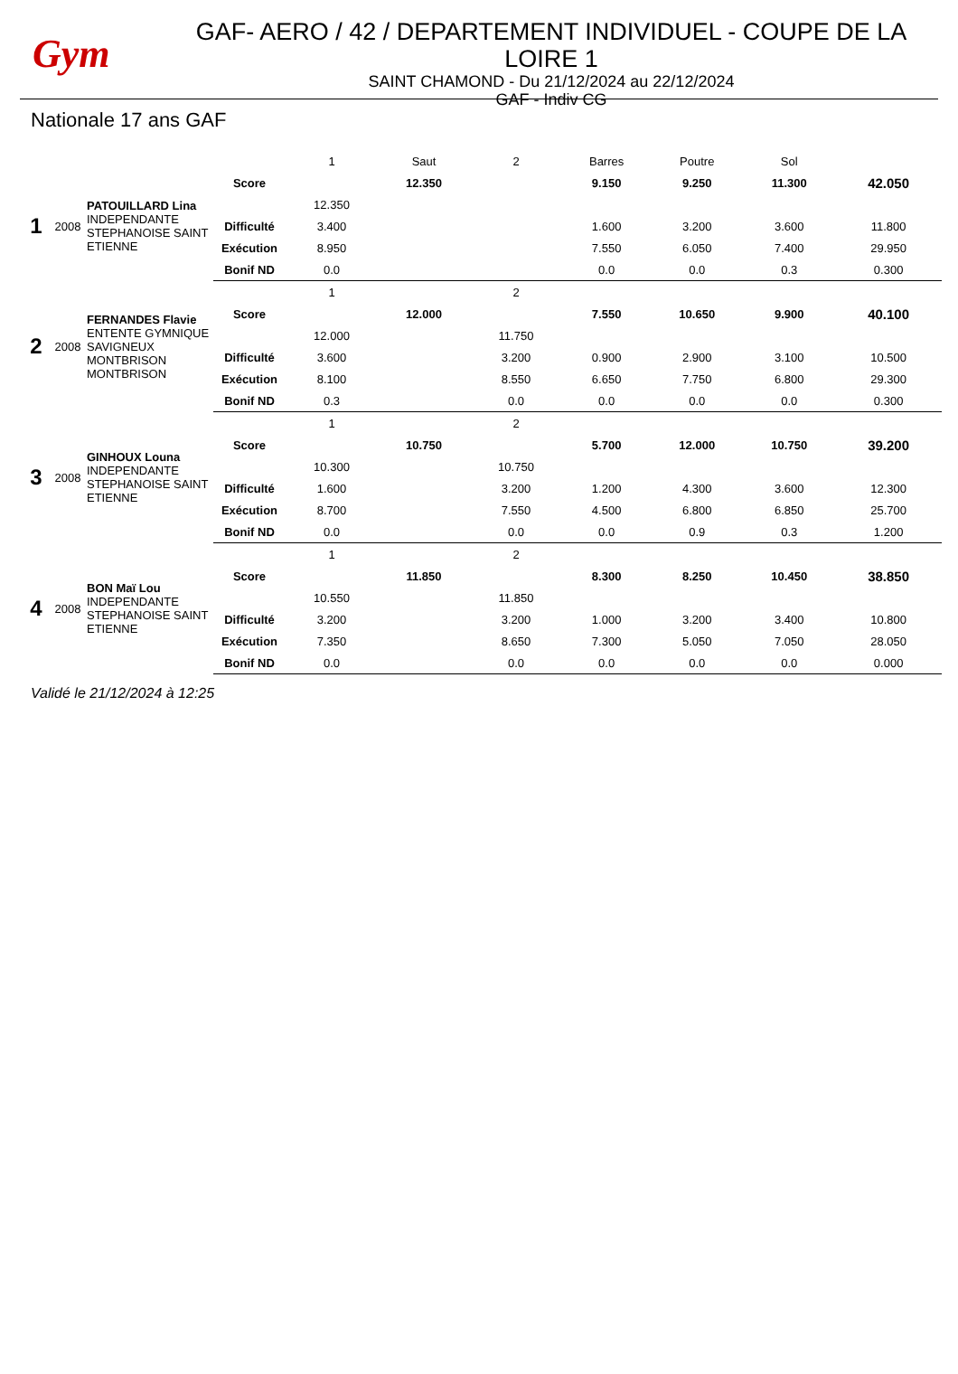Gym
GAF- AERO / 42 / DEPARTEMENT INDIVIDUEL - COUPE DE LA LOIRE 1
SAINT CHAMOND - Du 21/12/2024 au 22/12/2024
GAF - Indiv CG
Nationale 17 ans GAF
| | | | | 1 | Saut | 2 | Barres | Poutre | Sol | |
| 1 | 2008 | PATOUILLARD Lina INDEPENDANTE STEPHANOISE SAINT ETIENNE | Score | | 12.350 | | 9.150 | 9.250 | 11.300 | 42.050 |
| | | | | 12.350 | | | | | | |
| | | | Difficulté | 3.400 | | | 1.600 | 3.200 | 3.600 | 11.800 |
| | | | Exécution | 8.950 | | | 7.550 | 6.050 | 7.400 | 29.950 |
| | | | Bonif ND | 0.0 | | | 0.0 | 0.0 | 0.3 | 0.300 |
| 2 | 2008 | FERNANDES Flavie ENTENTE GYMNIQUE SAVIGNEUX MONTBRISON MONTBRISON | | 1 | | 2 | | | | |
| | | | Score | | 12.000 | | 7.550 | 10.650 | 9.900 | 40.100 |
| | | | | 12.000 | | 11.750 | | | | |
| | | | Difficulté | 3.600 | | 3.200 | 0.900 | 2.900 | 3.100 | 10.500 |
| | | | Exécution | 8.100 | | 8.550 | 6.650 | 7.750 | 6.800 | 29.300 |
| | | | Bonif ND | 0.3 | | 0.0 | 0.0 | 0.0 | 0.0 | 0.300 |
| 3 | 2008 | GINHOUX Louna INDEPENDANTE STEPHANOISE SAINT ETIENNE | | 1 | | 2 | | | | |
| | | | Score | | 10.750 | | 5.700 | 12.000 | 10.750 | 39.200 |
| | | | | 10.300 | | 10.750 | | | | |
| | | | Difficulté | 1.600 | | 3.200 | 1.200 | 4.300 | 3.600 | 12.300 |
| | | | Exécution | 8.700 | | 7.550 | 4.500 | 6.800 | 6.850 | 25.700 |
| | | | Bonif ND | 0.0 | | 0.0 | 0.0 | 0.9 | 0.3 | 1.200 |
| 4 | 2008 | BON Maï Lou INDEPENDANTE STEPHANOISE SAINT ETIENNE | | 1 | | 2 | | | | |
| | | | Score | | 11.850 | | 8.300 | 8.250 | 10.450 | 38.850 |
| | | | | 10.550 | | 11.850 | | | | |
| | | | Difficulté | 3.200 | | 3.200 | 1.000 | 3.200 | 3.400 | 10.800 |
| | | | Exécution | 7.350 | | 8.650 | 7.300 | 5.050 | 7.050 | 28.050 |
| | | | Bonif ND | 0.0 | | 0.0 | 0.0 | 0.0 | 0.0 | 0.000 |
Validé le 21/12/2024 à 12:25